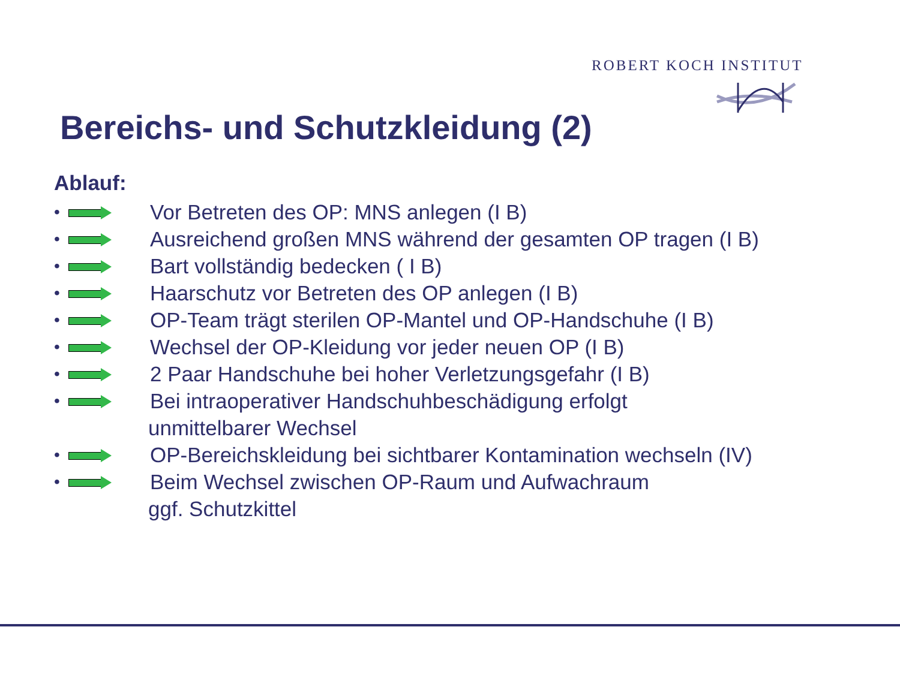ROBERT KOCH INSTITUT
Bereichs- und Schutzkleidung (2)
Ablauf:
•
Vor Betreten des OP: MNS anlegen (I B)
•
Ausreichend großen MNS während der gesamten OP tragen (I B)
•
Bart vollständig bedecken ( I B)
•
Haarschutz vor Betreten des OP anlegen (I B)
•
OP-Team trägt sterilen OP-Mantel und OP-Handschuhe (I B)
•
Wechsel der OP-Kleidung vor jeder neuen OP (I B)
•
2 Paar Handschuhe bei hoher Verletzungsgefahr (I B)
•
Bei intraoperativer Handschuhbeschädigung erfolgt
unmittelbarer Wechsel
•
OP-Bereichskleidung bei sichtbarer Kontamination wechseln (IV)
•
Beim Wechsel zwischen OP-Raum und Aufwachraum
ggf. Schutzkittel